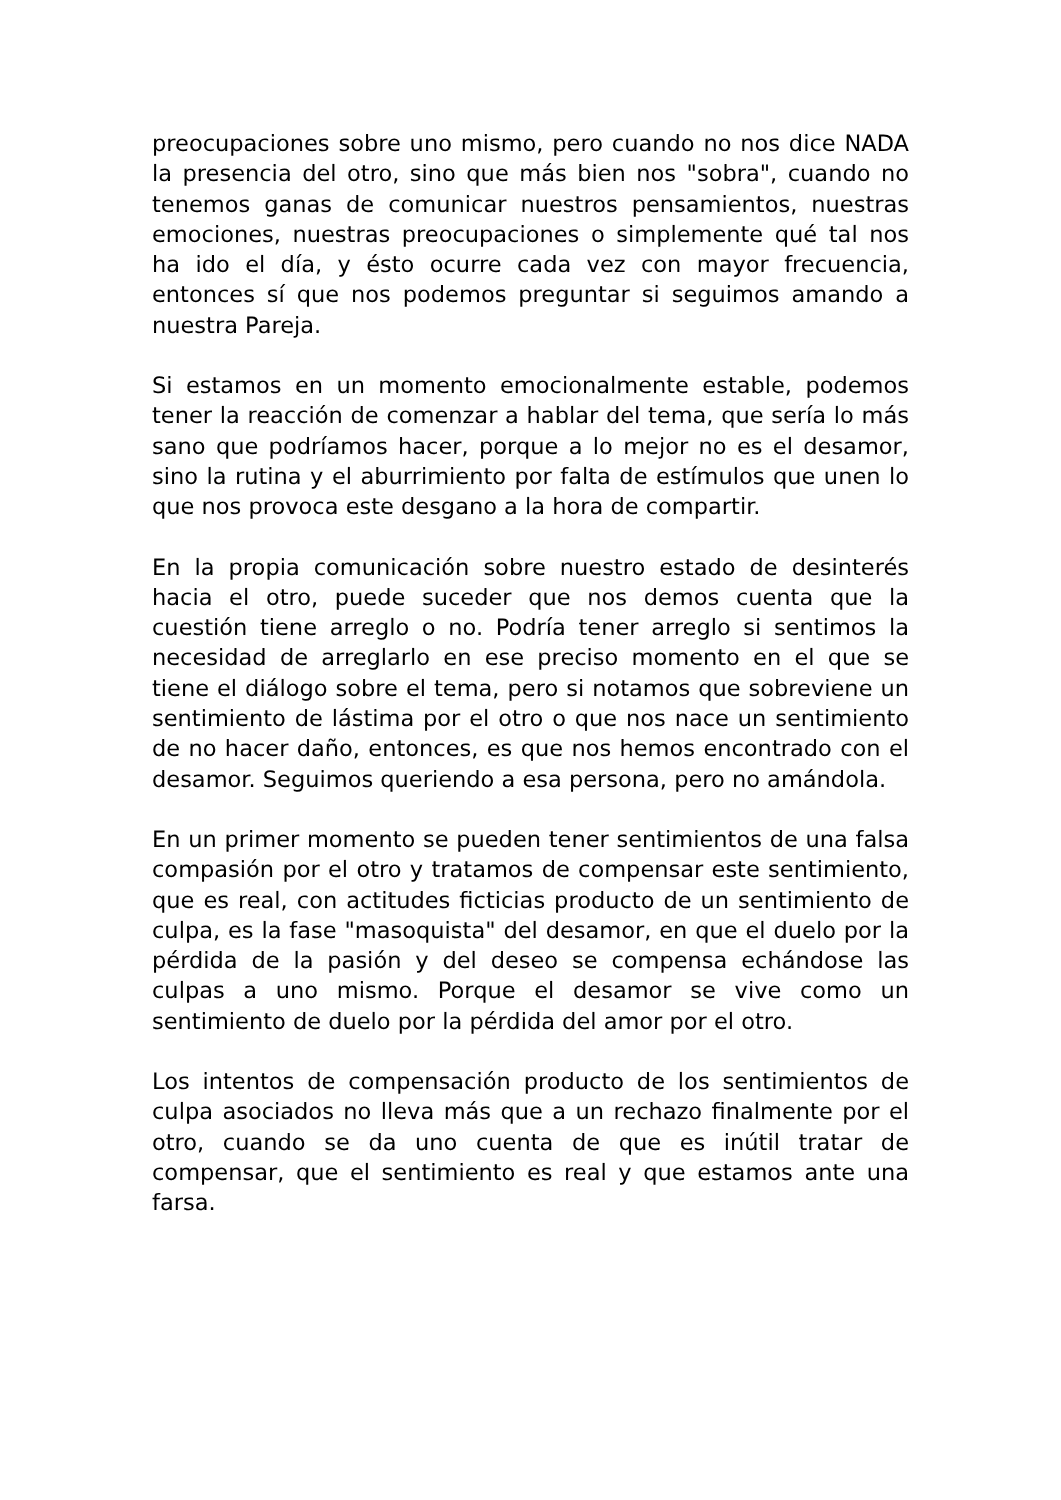preocupaciones sobre uno mismo, pero cuando no nos dice NADA la presencia del otro, sino que más bien nos "sobra", cuando no tenemos ganas de comunicar nuestros pensamientos, nuestras emociones, nuestras preocupaciones o simplemente qué tal nos ha ido el día, y ésto ocurre cada vez con mayor frecuencia, entonces sí que nos podemos preguntar si seguimos amando a nuestra Pareja.
Si estamos en un momento emocionalmente estable, podemos tener la reacción de comenzar a hablar del tema, que sería lo más sano que podríamos hacer, porque a lo mejor no es el desamor, sino la rutina y el aburrimiento por falta de estímulos que unen lo que nos provoca este desgano a la hora de compartir.
En la propia comunicación sobre nuestro estado de desinterés hacia el otro, puede suceder que nos demos cuenta que la cuestión tiene arreglo o no. Podría tener arreglo si sentimos la necesidad de arreglarlo en ese preciso momento en el que se tiene el diálogo sobre el tema, pero si notamos que sobreviene un sentimiento de lástima por el otro o que nos nace un sentimiento de no hacer daño, entonces, es que nos hemos encontrado con el desamor. Seguimos queriendo a esa persona, pero no amándola.
En un primer momento se pueden tener sentimientos de una falsa compasión por el otro y tratamos de compensar este sentimiento, que es real, con actitudes ficticias producto de un sentimiento de culpa, es la fase "masoquista" del desamor, en que el duelo por la pérdida de la pasión y del deseo se compensa echándose las culpas a uno mismo. Porque el desamor se vive como un sentimiento de duelo por la pérdida del amor por el otro.
Los intentos de compensación producto de los sentimientos de culpa asociados no lleva más que a un rechazo finalmente por el otro, cuando se da uno cuenta de que es inútil tratar de compensar, que el sentimiento es real y que estamos ante una farsa.